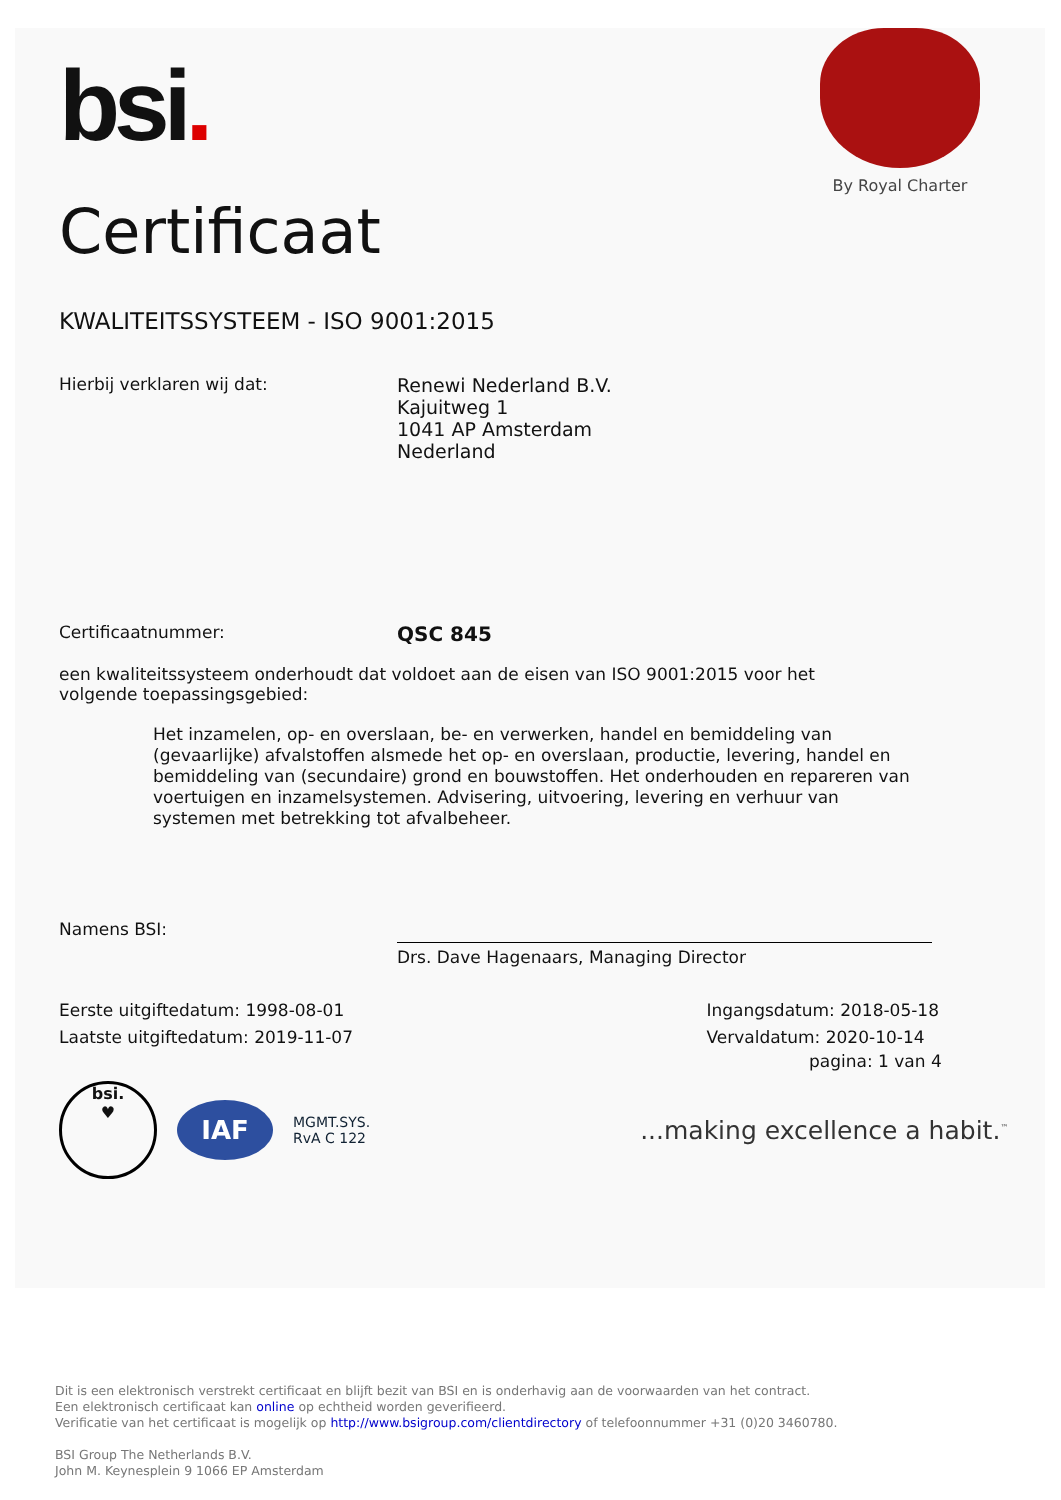bsi.
By Royal Charter
Certificaat
KWALITEITSSYSTEEM - ISO 9001:2015
Hierbij verklaren wij dat:
Renewi Nederland B.V.
Kajuitweg 1
1041 AP Amsterdam
Nederland
Certificaatnummer:
QSC 845
een kwaliteitssysteem onderhoudt dat voldoet aan de eisen van ISO 9001:2015 voor het volgende toepassingsgebied:
Het inzamelen, op- en overslaan, be- en verwerken, handel en bemiddeling van (gevaarlijke) afvalstoffen alsmede het op- en overslaan, productie, levering, handel en bemiddeling van (secundaire) grond en bouwstoffen. Het onderhouden en repareren van voertuigen en inzamelsystemen. Advisering, uitvoering, levering en verhuur van systemen met betrekking tot afvalbeheer.
Namens BSI:
Drs. Dave Hagenaars, Managing Director
Eerste uitgiftedatum: 1998-08-01
Laatste uitgiftedatum: 2019-11-07
Ingangsdatum: 2018-05-18
Vervaldatum: 2020-10-14
pagina: 1 van 4
bsi.
♥
IAF
MGMT.SYS.
RvA C 122
...making excellence a habit.<sup>™</sup>
Dit is een elektronisch verstrekt certificaat en blijft bezit van BSI en is onderhavig aan de voorwaarden van het contract.
Een elektronisch certificaat kan online op echtheid worden geverifieerd.
Verificatie van het certificaat is mogelijk op http://www.bsigroup.com/clientdirectory of telefoonnummer +31 (0)20 3460780.
BSI Group The Netherlands B.V.
John M. Keynesplein 9 1066 EP Amsterdam